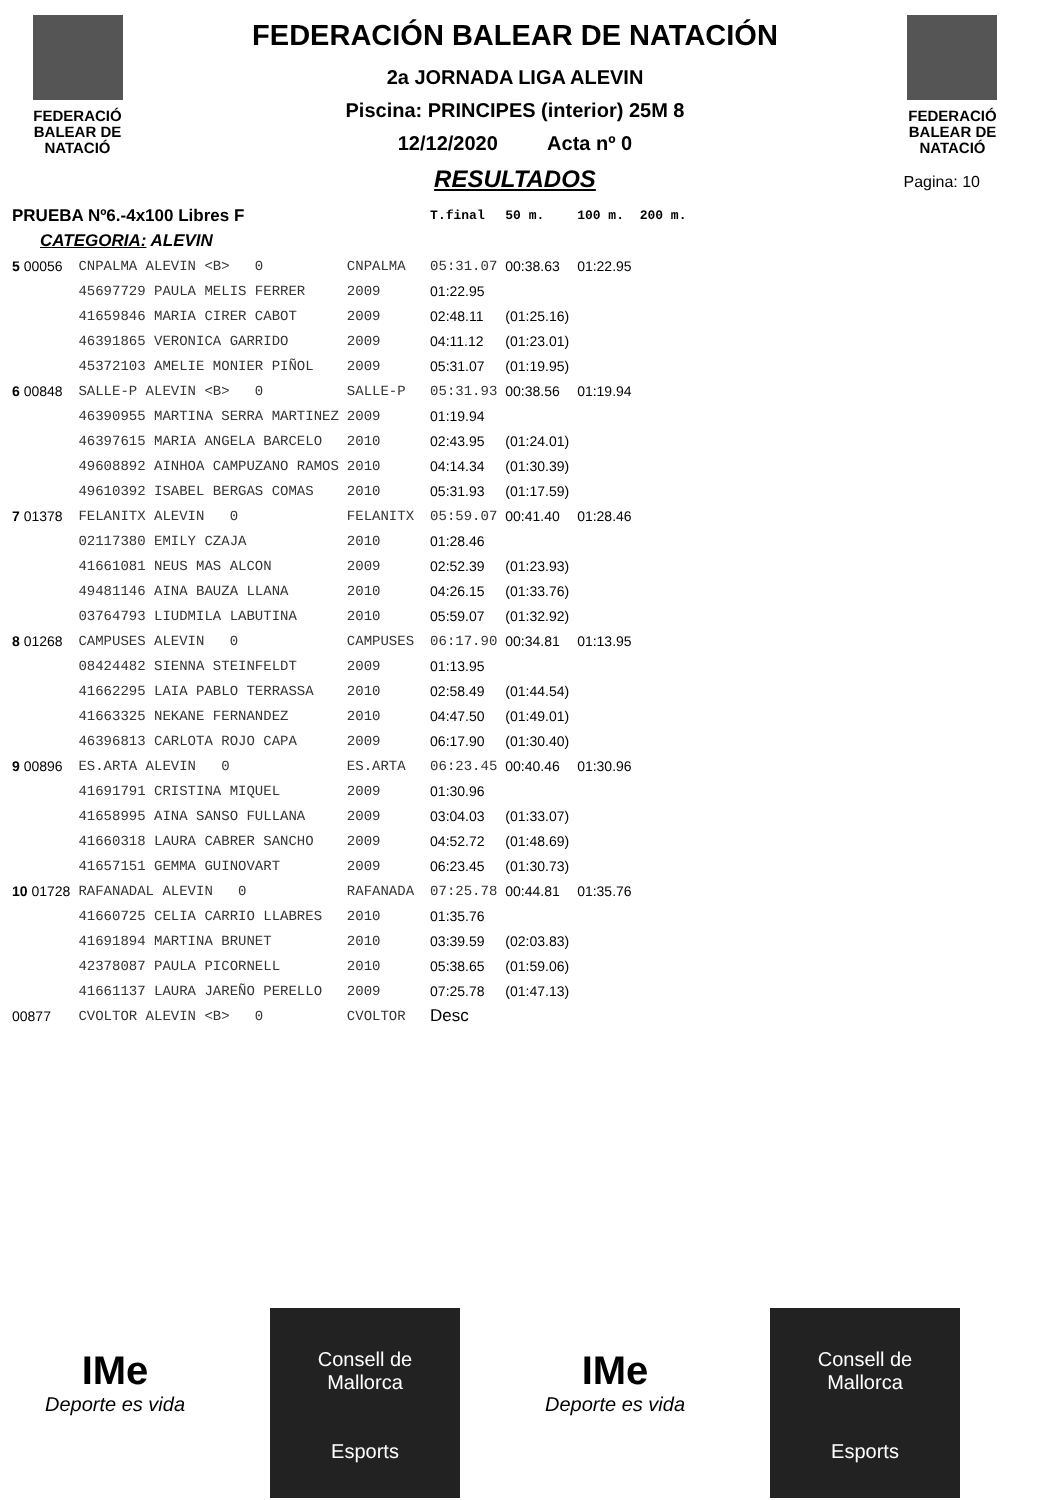FEDERACIÓ
BALEAR DE
NATACIÓ
FEDERACIÓN BALEAR DE NATACIÓN
2a JORNADA LIGA ALEVIN
Piscina: PRINCIPES (interior) 25M 8
12/12/2020 Acta nº 0
RESULTADOS
FEDERACIÓ
BALEAR DE
NATACIÓ
Pagina: 10
| PRUEBA Nº6.-4x100 Libres F | | | | T.final | 50 m. | 100 m. | 200 m. |
| --- | --- | --- | --- | --- | --- | --- | --- |
| CATEGORIA: ALEVIN | | | | | | | |
| 5 00056 | CNPALMA ALEVIN <B> 0 | CNPALMA | | 05:31.07 | 00:38.63 | 01:22.95 | |
| | 45697729 PAULA MELIS FERRER | 2009 | | 01:22.95 | | | |
| | 41659846 MARIA CIRER CABOT | 2009 | | 02:48.11 | (01:25.16) | | |
| | 46391865 VERONICA GARRIDO | 2009 | | 04:11.12 | (01:23.01) | | |
| | 45372103 AMELIE MONIER PIÑOL | 2009 | | 05:31.07 | (01:19.95) | | |
| 6 00848 | SALLE-P ALEVIN <B> 0 | SALLE-P | | 05:31.93 | 00:38.56 | 01:19.94 | |
| | 46390955 MARTINA SERRA MARTINEZ | 2009 | | 01:19.94 | | | |
| | 46397615 MARIA ANGELA BARCELO | 2010 | | 02:43.95 | (01:24.01) | | |
| | 49608892 AINHOA CAMPUZANO RAMOS | 2010 | | 04:14.34 | (01:30.39) | | |
| | 49610392 ISABEL BERGAS COMAS | 2010 | | 05:31.93 | (01:17.59) | | |
| 7 01378 | FELANITX ALEVIN 0 | FELANITX | | 05:59.07 | 00:41.40 | 01:28.46 | |
| | 02117380 EMILY CZAJA | 2010 | | 01:28.46 | | | |
| | 41661081 NEUS MAS ALCON | 2009 | | 02:52.39 | (01:23.93) | | |
| | 49481146 AINA BAUZA LLANA | 2010 | | 04:26.15 | (01:33.76) | | |
| | 03764793 LIUDMILA LABUTINA | 2010 | | 05:59.07 | (01:32.92) | | |
| 8 01268 | CAMPUSES ALEVIN 0 | CAMPUSES | | 06:17.90 | 00:34.81 | 01:13.95 | |
| | 08424482 SIENNA STEINFELDT | 2009 | | 01:13.95 | | | |
| | 41662295 LAIA PABLO TERRASSA | 2010 | | 02:58.49 | (01:44.54) | | |
| | 41663325 NEKANE FERNANDEZ | 2010 | | 04:47.50 | (01:49.01) | | |
| | 46396813 CARLOTA ROJO CAPA | 2009 | | 06:17.90 | (01:30.40) | | |
| 9 00896 | ES.ARTA ALEVIN 0 | ES.ARTA | | 06:23.45 | 00:40.46 | 01:30.96 | |
| | 41691791 CRISTINA MIQUEL | 2009 | | 01:30.96 | | | |
| | 41658995 AINA SANSO FULLANA | 2009 | | 03:04.03 | (01:33.07) | | |
| | 41660318 LAURA CABRER SANCHO | 2009 | | 04:52.72 | (01:48.69) | | |
| | 41657151 GEMMA GUINOVART | 2009 | | 06:23.45 | (01:30.73) | | |
| 10 01728 | RAFANADAL ALEVIN 0 | RAFANADA | | 07:25.78 | 00:44.81 | 01:35.76 | |
| | 41660725 CELIA CARRIO LLABRES | 2010 | | 01:35.76 | | | |
| | 41691894 MARTINA BRUNET | 2010 | | 03:39.59 | (02:03.83) | | |
| | 42378087 PAULA PICORNELL | 2010 | | 05:38.65 | (01:59.06) | | |
| | 41661137 LAURA JAREÑO PERELLO | 2009 | | 07:25.78 | (01:47.13) | | |
| 00877 | CVOLTOR ALEVIN <B> 0 | CVOLTOR | | Desc | | | |
IMe
Deporte es vida
Consell de
Mallorca
Esports
IMe
Deporte es vida
Consell de
Mallorca
Esports